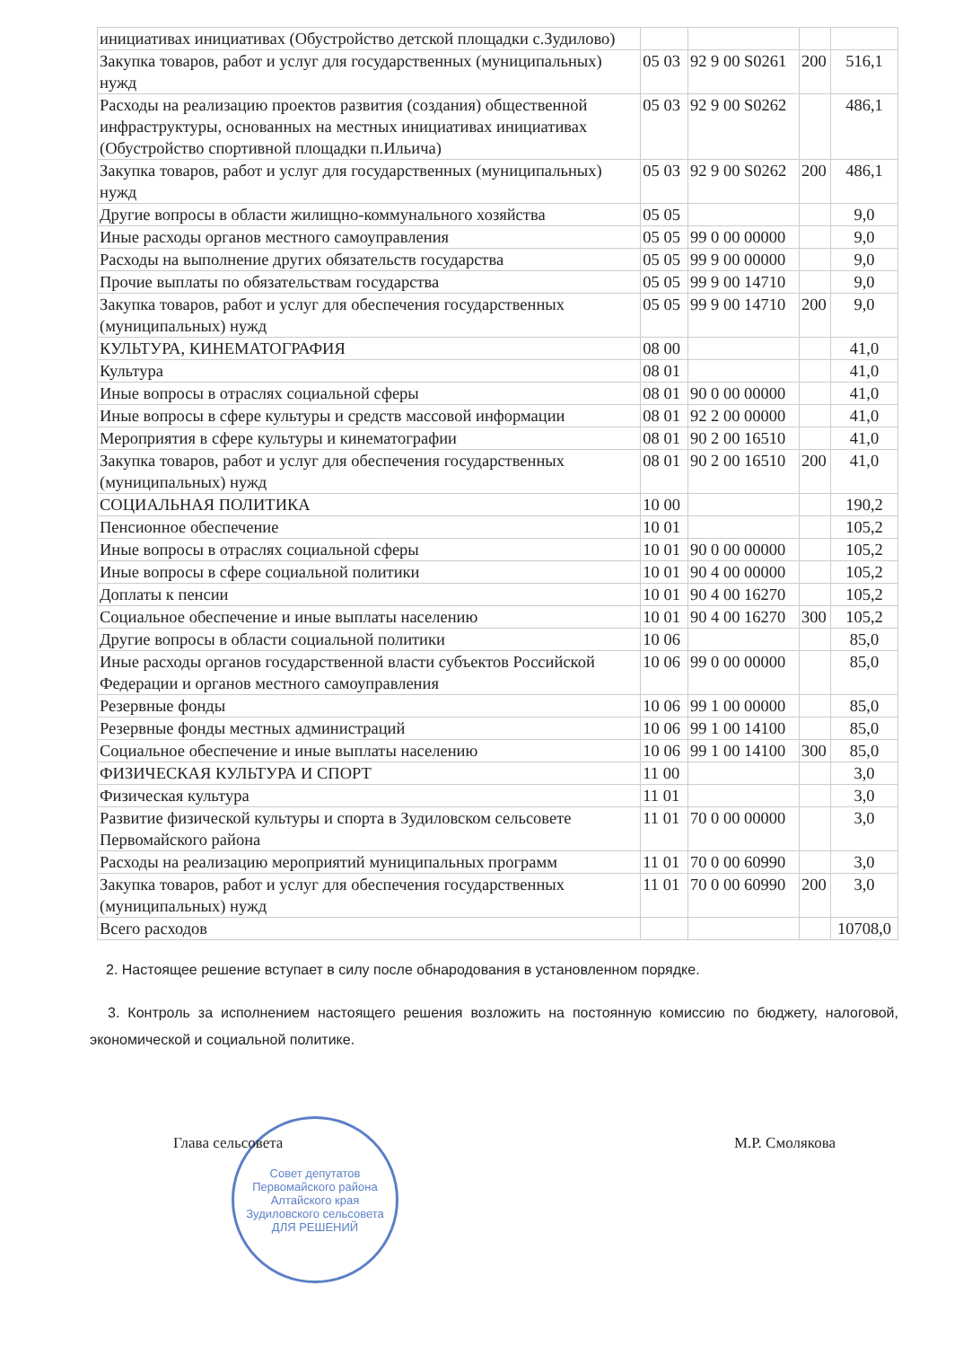| инициативах инициативах (Обустройство детской площадки с.Зудилово) | | | | |
| Закупка товаров, работ и услуг для государственных (муниципальных) нужд | 05 03 | 92 9 00 S0261 | 200 | 516,1 |
| Расходы на реализацию проектов развития (создания) общественной инфраструктуры, основанных на местных инициативах инициативах (Обустройство спортивной площадки п.Ильича) | 05 03 | 92 9 00 S0262 | | 486,1 |
| Закупка товаров, работ и услуг для государственных (муниципальных) нужд | 05 03 | 92 9 00 S0262 | 200 | 486,1 |
| Другие вопросы в области жилищно-коммунального хозяйства | 05 05 | | | 9,0 |
| Иные расходы органов местного самоуправления | 05 05 | 99 0 00 00000 | | 9,0 |
| Расходы на выполнение других обязательств государства | 05 05 | 99 9 00 00000 | | 9,0 |
| Прочие выплаты по обязательствам государства | 05 05 | 99 9 00 14710 | | 9,0 |
| Закупка товаров, работ и услуг для обеспечения государственных (муниципальных) нужд | 05 05 | 99 9 00 14710 | 200 | 9,0 |
| КУЛЬТУРА, КИНЕМАТОГРАФИЯ | 08 00 | | | 41,0 |
| Культура | 08 01 | | | 41,0 |
| Иные вопросы в отраслях социальной сферы | 08 01 | 90 0 00 00000 | | 41,0 |
| Иные вопросы в сфере культуры и средств массовой информации | 08 01 | 92 2 00 00000 | | 41,0 |
| Мероприятия в сфере культуры и кинематографии | 08 01 | 90 2 00 16510 | | 41,0 |
| Закупка товаров, работ и услуг для обеспечения государственных (муниципальных) нужд | 08 01 | 90 2 00 16510 | 200 | 41,0 |
| СОЦИАЛЬНАЯ ПОЛИТИКА | 10 00 | | | 190,2 |
| Пенсионное обеспечение | 10 01 | | | 105,2 |
| Иные вопросы в отраслях социальной сферы | 10 01 | 90 0 00 00000 | | 105,2 |
| Иные вопросы в сфере социальной политики | 10 01 | 90 4 00 00000 | | 105,2 |
| Доплаты к пенсии | 10 01 | 90 4 00 16270 | | 105,2 |
| Социальное обеспечение и иные выплаты населению | 10 01 | 90 4 00 16270 | 300 | 105,2 |
| Другие вопросы в области социальной политики | 10 06 | | | 85,0 |
| Иные расходы органов государственной власти субъектов Российской Федерации и органов местного самоуправления | 10 06 | 99 0 00 00000 | | 85,0 |
| Резервные фонды | 10 06 | 99 1 00 00000 | | 85,0 |
| Резервные фонды местных администраций | 10 06 | 99 1 00 14100 | | 85,0 |
| Социальное обеспечение и иные выплаты населению | 10 06 | 99 1 00 14100 | 300 | 85,0 |
| ФИЗИЧЕСКАЯ КУЛЬТУРА И СПОРТ | 11 00 | | | 3,0 |
| Физическая культура | 11 01 | | | 3,0 |
| Развитие физической культуры и спорта в Зудиловском сельсовете Первомайского района | 11 01 | 70 0 00 00000 | | 3,0 |
| Расходы на реализацию мероприятий муниципальных программ | 11 01 | 70 0 00 60990 | | 3,0 |
| Закупка товаров, работ и услуг для обеспечения государственных (муниципальных) нужд | 11 01 | 70 0 00 60990 | 200 | 3,0 |
| Всего расходов | | | | 10708,0 |
2. Настоящее решение вступает в силу после обнародования в установленном порядке.
3. Контроль за исполнением настоящего решения возложить на постоянную комиссию по бюджету, налоговой, экономической и социальной политике.
Глава сельсовета М.Р. Смолякова
Совет депутатов Первомайского района Алтайского края Зудиловского сельсовета
ДЛЯ РЕШЕНИЙ